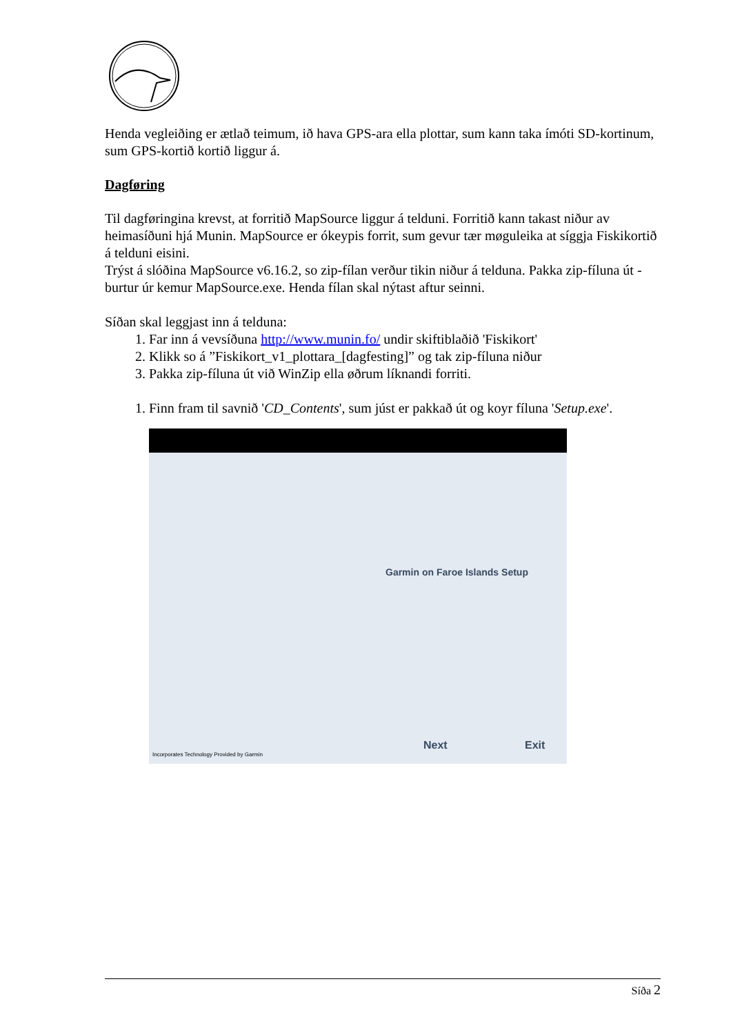Henda vegleiðing er ætlað teimum, ið hava GPS-ara ella plottar, sum kann taka ímóti SD-kortinum, sum GPS-kortið kortið liggur á.
Dagføring
Til dagføringina krevst, at forritið MapSource liggur á telduni. Forritið kann takast niður av heimasíðuni hjá Munin. MapSource er ókeypis forrit, sum gevur tær møguleika at síggja Fiskikortið á telduni eisini.
Trýst á slóðina MapSource v6.16.2, so zip-fílan verður tikin niður á telduna. Pakka zip-fíluna út - burtur úr kemur MapSource.exe. Henda fílan skal nýtast aftur seinni.
Síðan skal leggjast inn á telduna:
1. Far inn á vevsíðuna http://www.munin.fo/ undir skiftiblaðið 'Fiskikort'
2. Klikk so á ”Fiskikort_v1_plottara_[dagfesting]” og tak zip-fíluna niður
3. Pakka zip-fíluna út við WinZip ella øðrum líknandi forriti.
1. Finn fram til savnið 'CD_Contents', sum júst er pakkað út og koyr fíluna 'Setup.exe'.
Garmin on Faroe Islands Setup
Next Exit
Incorporates Technology Provided by Garmin
Síða 2